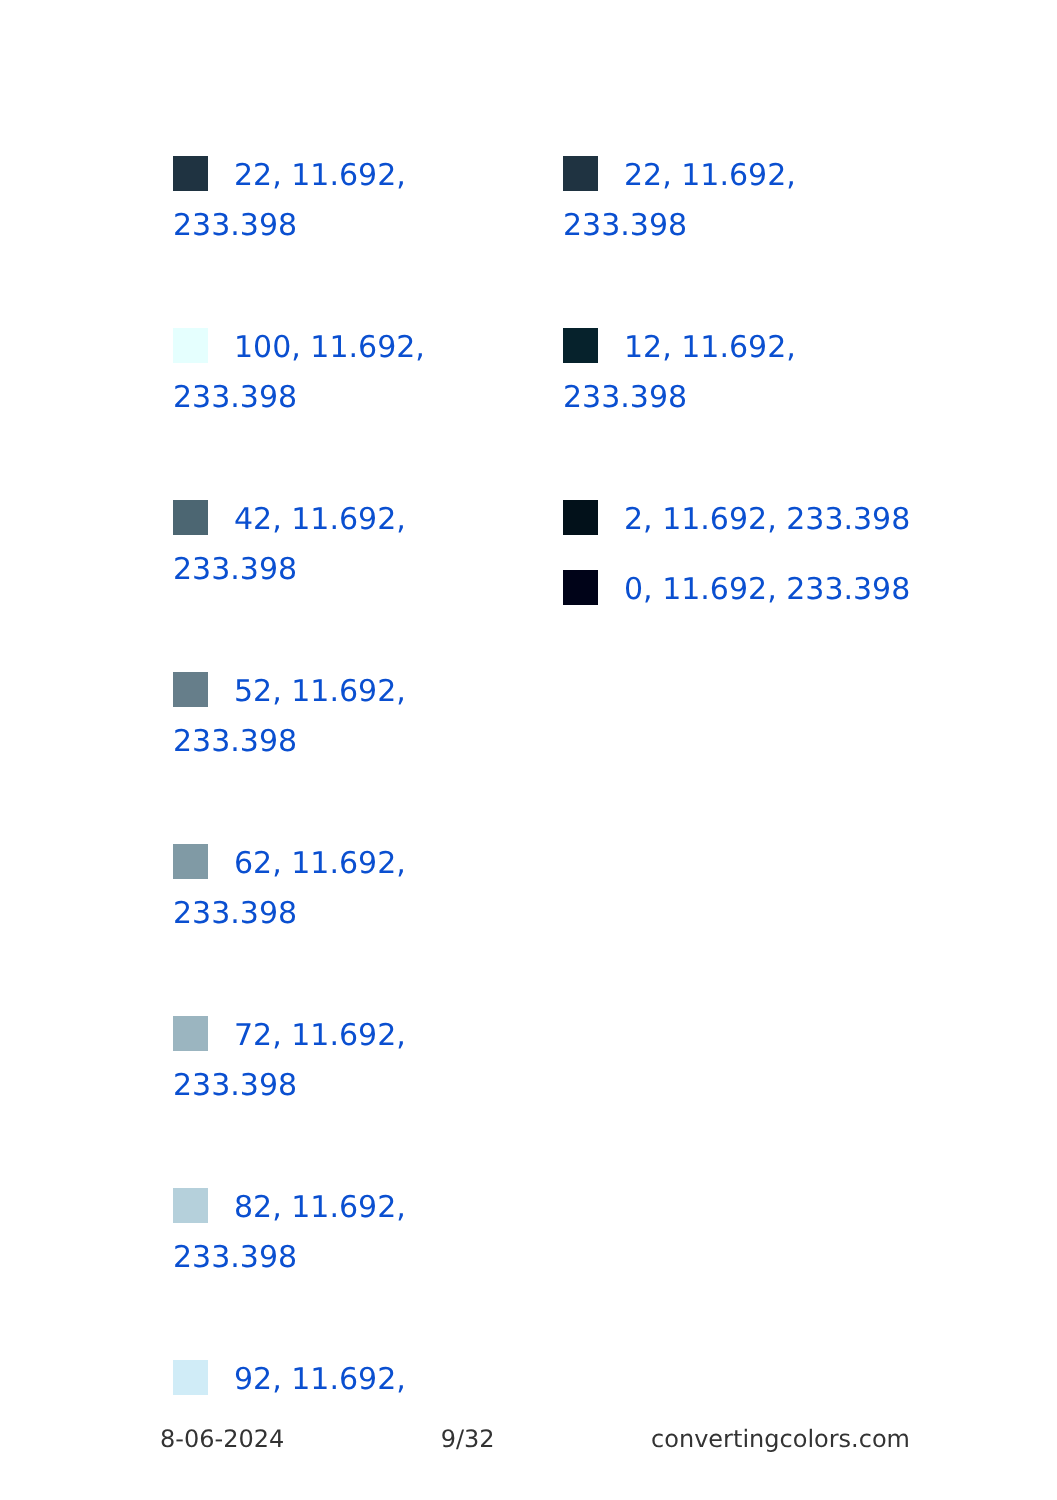22, 11.692, 233.398
100, 11.692, 233.398
42, 11.692, 233.398
52, 11.692, 233.398
62, 11.692, 233.398
72, 11.692, 233.398
82, 11.692, 233.398
92, 11.692,
22, 11.692, 233.398
12, 11.692, 233.398
2, 11.692, 233.398
0, 11.692, 233.398
8-06-2024 9/32 convertingcolors.com